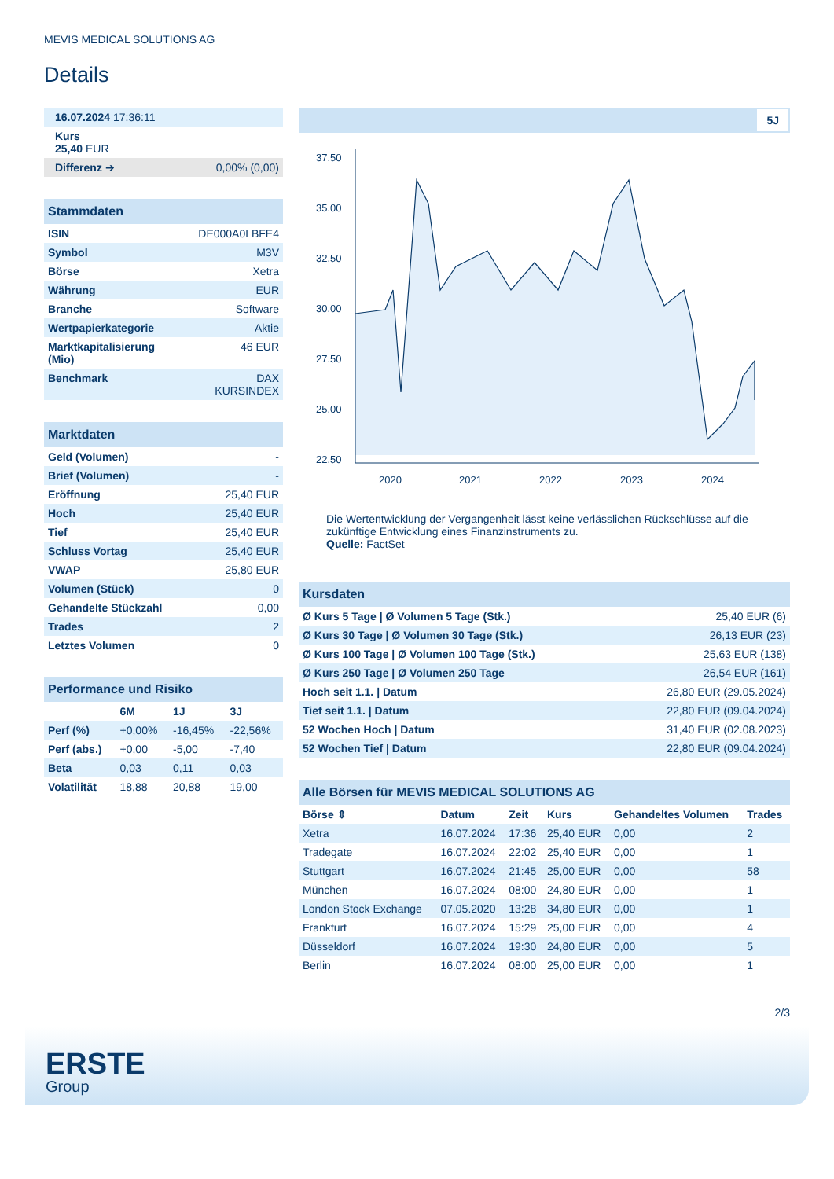MEVIS MEDICAL SOLUTIONS AG
Details
| 16.07.2024 17:36:11 | |
| Kurs 25,40 EUR | |
| Differenz ➔ | 0,00% (0,00) |
| Stammdaten | |
| ISIN | DE000A0LBFE4 |
| Symbol | M3V |
| Börse | Xetra |
| Währung | EUR |
| Branche | Software |
| Wertpapierkategorie | Aktie |
| Marktkapitalisierung (Mio) | 46 EUR |
| Benchmark | DAX KURSINDEX |
| Marktdaten | |
| Geld (Volumen) | - |
| Brief (Volumen) | - |
| Eröffnung | 25,40 EUR |
| Hoch | 25,40 EUR |
| Tief | 25,40 EUR |
| Schluss Vortag | 25,40 EUR |
| VWAP | 25,80 EUR |
| Volumen (Stück) | 0 |
| Gehandelte Stückzahl | 0,00 |
| Trades | 2 |
| Letztes Volumen | 0 |
| Performance und Risiko | | | |
| | 6M | 1J | 3J |
| Perf (%) | +0,00% | -16,45% | -22,56% |
| Perf (abs.) | +0,00 | -5,00 | -7,40 |
| Beta | 0,03 | 0,11 | 0,03 |
| Volatilität | 18,88 | 20,88 | 19,00 |
5J
37.50
35.00
32.50
30.00
27.50
25.00
22.50
2020
2021
2022
2023
2024
Die Wertentwicklung der Vergangenheit lässt keine verlässlichen Rückschlüsse auf die zukünftige Entwicklung eines Finanzinstruments zu.
Quelle: FactSet
| Kursdaten | |
| Ø Kurs 5 Tage / Ø Volumen 5 Tage (Stk.) | 25,40 EUR (6) |
| Ø Kurs 30 Tage / Ø Volumen 30 Tage (Stk.) | 26,13 EUR (23) |
| Ø Kurs 100 Tage / Ø Volumen 100 Tage (Stk.) | 25,63 EUR (138) |
| Ø Kurs 250 Tage / Ø Volumen 250 Tage | 26,54 EUR (161) |
| Hoch seit 1.1. / Datum | 26,80 EUR (29.05.2024) |
| Tief seit 1.1. / Datum | 22,80 EUR (09.04.2024) |
| 52 Wochen Hoch / Datum | 31,40 EUR (02.08.2023) |
| 52 Wochen Tief / Datum | 22,80 EUR (09.04.2024) |
| Alle Börsen für MEVIS MEDICAL SOLUTIONS AG | | | | | |
| Börse ⇕ | Datum | Zeit | Kurs | Gehandeltes Volumen | Trades |
| Xetra | 16.07.2024 | 17:36 | 25,40 EUR | 0,00 | 2 |
| Tradegate | 16.07.2024 | 22:02 | 25,40 EUR | 0,00 | 1 |
| Stuttgart | 16.07.2024 | 21:45 | 25,00 EUR | 0,00 | 58 |
| München | 16.07.2024 | 08:00 | 24,80 EUR | 0,00 | 1 |
| London Stock Exchange | 07.05.2020 | 13:28 | 34,80 EUR | 0,00 | 1 |
| Frankfurt | 16.07.2024 | 15:29 | 25,00 EUR | 0,00 | 4 |
| Düsseldorf | 16.07.2024 | 19:30 | 24,80 EUR | 0,00 | 5 |
| Berlin | 16.07.2024 | 08:00 | 25,00 EUR | 0,00 | 1 |
2/3
ERSTE
Group